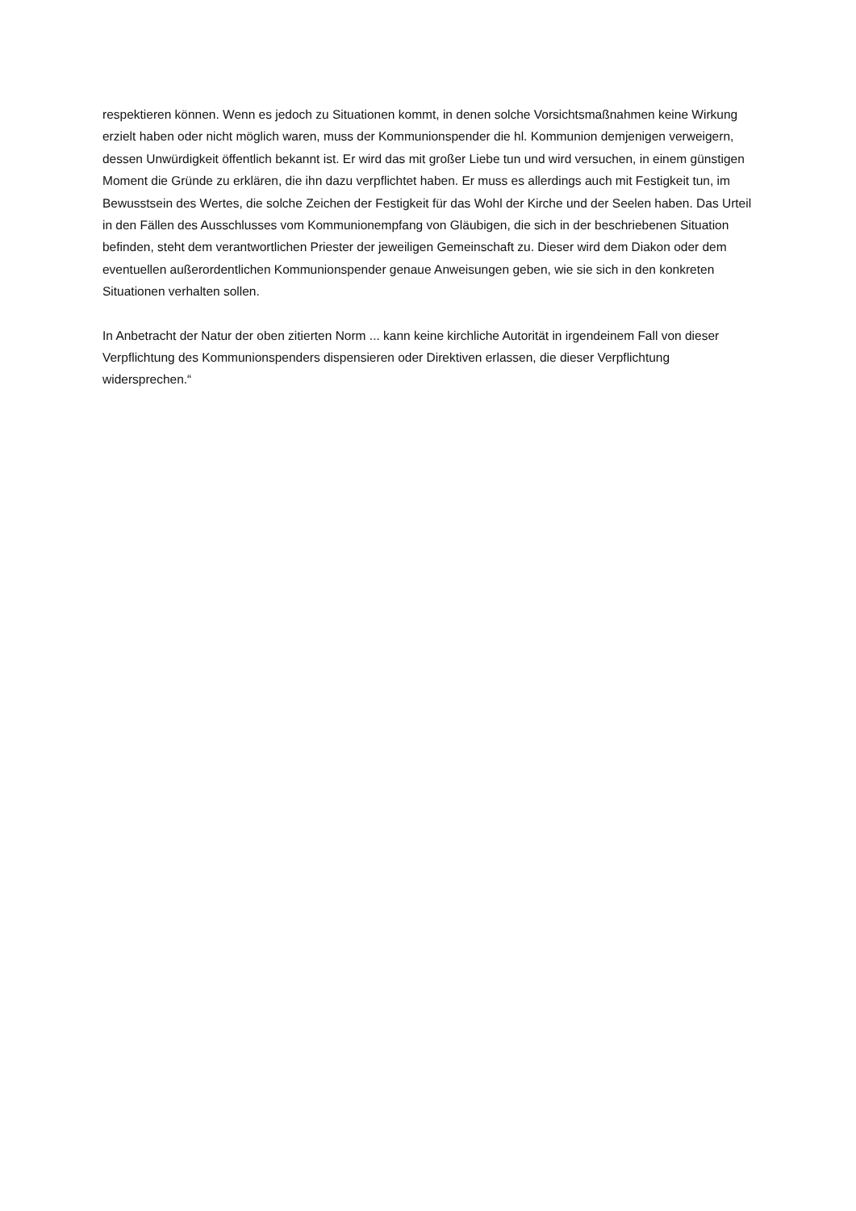respektieren können. Wenn es jedoch zu Situationen kommt, in denen solche Vorsichtsmaßnahmen keine Wirkung erzielt haben oder nicht möglich waren, muss der Kommunionspender die hl. Kommunion demjenigen verweigern, dessen Unwürdigkeit öffentlich bekannt ist. Er wird das mit großer Liebe tun und wird versuchen, in einem günstigen Moment die Gründe zu erklären, die ihn dazu verpflichtet haben. Er muss es allerdings auch mit Festigkeit tun, im Bewusstsein des Wertes, die solche Zeichen der Festigkeit für das Wohl der Kirche und der Seelen haben. Das Urteil in den Fällen des Ausschlusses vom Kommunionempfang von Gläubigen, die sich in der beschriebenen Situation befinden, steht dem verantwortlichen Priester der jeweiligen Gemeinschaft zu. Dieser wird dem Diakon oder dem eventuellen außerordentlichen Kommunionspender genaue Anweisungen geben, wie sie sich in den konkreten Situationen verhalten sollen.
In Anbetracht der Natur der oben zitierten Norm ... kann keine kirchliche Autorität in irgendeinem Fall von dieser Verpflichtung des Kommunionspenders dispensieren oder Direktiven erlassen, die dieser Verpflichtung widersprechen.“